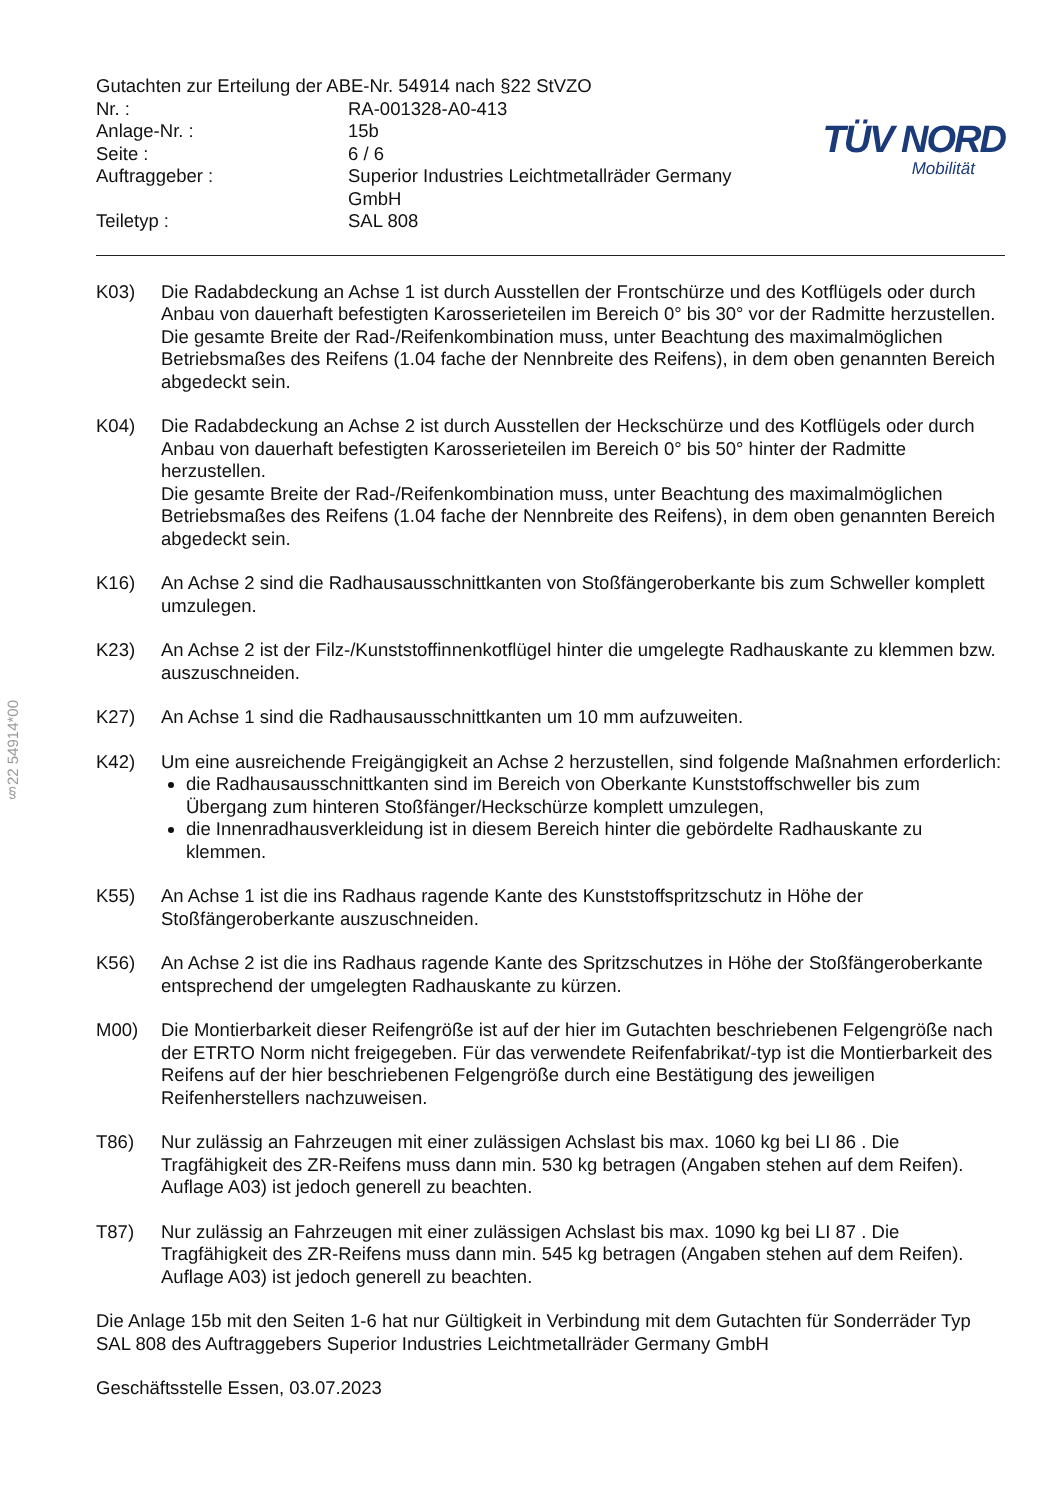§22 54914*00
Gutachten zur Erteilung der ABE-Nr. 54914 nach §22 StVZO
Nr. :
RA-001328-A0-413
Anlage-Nr. :
15b
Seite :
6 / 6
Auftraggeber :
Superior Industries Leichtmetallräder Germany GmbH
Teiletyp :
SAL 808
TÜV NORD
Mobilität
K03) Die Radabdeckung an Achse 1 ist durch Ausstellen der Frontschürze und des Kotflügels oder durch Anbau von dauerhaft befestigten Karosserieteilen im Bereich 0° bis 30° vor der Radmitte herzustellen.
Die gesamte Breite der Rad-/Reifenkombination muss, unter Beachtung des maximalmöglichen Betriebsmaßes des Reifens (1.04 fache der Nennbreite des Reifens), in dem oben genannten Bereich abgedeckt sein.
K04) Die Radabdeckung an Achse 2 ist durch Ausstellen der Heckschürze und des Kotflügels oder durch Anbau von dauerhaft befestigten Karosserieteilen im Bereich 0° bis 50° hinter der Radmitte herzustellen.
Die gesamte Breite der Rad-/Reifenkombination muss, unter Beachtung des maximalmöglichen Betriebsmaßes des Reifens (1.04 fache der Nennbreite des Reifens), in dem oben genannten Bereich abgedeckt sein.
K16) An Achse 2 sind die Radhausausschnittkanten von Stoßfängeroberkante bis zum Schweller komplett umzulegen.
K23) An Achse 2 ist der Filz-/Kunststoffinnenkotflügel hinter die umgelegte Radhauskante zu klemmen bzw. auszuschneiden.
K27) An Achse 1 sind die Radhausausschnittkanten um 10 mm aufzuweiten.
K42) Um eine ausreichende Freigängigkeit an Achse 2 herzustellen, sind folgende Maßnahmen erforderlich:
die Radhausausschnittkanten sind im Bereich von Oberkante Kunststoffschweller bis zum Übergang zum hinteren Stoßfänger/Heckschürze komplett umzulegen,
die Innenradhausverkleidung ist in diesem Bereich hinter die gebördelte Radhauskante zu klemmen.
K55) An Achse 1 ist die ins Radhaus ragende Kante des Kunststoffspritzschutz in Höhe der Stoßfängeroberkante auszuschneiden.
K56) An Achse 2 ist die ins Radhaus ragende Kante des Spritzschutzes in Höhe der Stoßfängeroberkante entsprechend der umgelegten Radhauskante zu kürzen.
M00) Die Montierbarkeit dieser Reifengröße ist auf der hier im Gutachten beschriebenen Felgengröße nach der ETRTO Norm nicht freigegeben. Für das verwendete Reifenfabrikat/-typ ist die Montierbarkeit des Reifens auf der hier beschriebenen Felgengröße durch eine Bestätigung des jeweiligen Reifenherstellers nachzuweisen.
T86) Nur zulässig an Fahrzeugen mit einer zulässigen Achslast bis max. 1060 kg bei LI 86 . Die Tragfähigkeit des ZR-Reifens muss dann min. 530 kg betragen (Angaben stehen auf dem Reifen). Auflage A03) ist jedoch generell zu beachten.
T87) Nur zulässig an Fahrzeugen mit einer zulässigen Achslast bis max. 1090 kg bei LI 87 . Die Tragfähigkeit des ZR-Reifens muss dann min. 545 kg betragen (Angaben stehen auf dem Reifen). Auflage A03) ist jedoch generell zu beachten.
Die Anlage 15b mit den Seiten 1-6 hat nur Gültigkeit in Verbindung mit dem Gutachten für Sonderräder Typ SAL 808 des Auftraggebers Superior Industries Leichtmetallräder Germany GmbH
Geschäftsstelle Essen, 03.07.2023